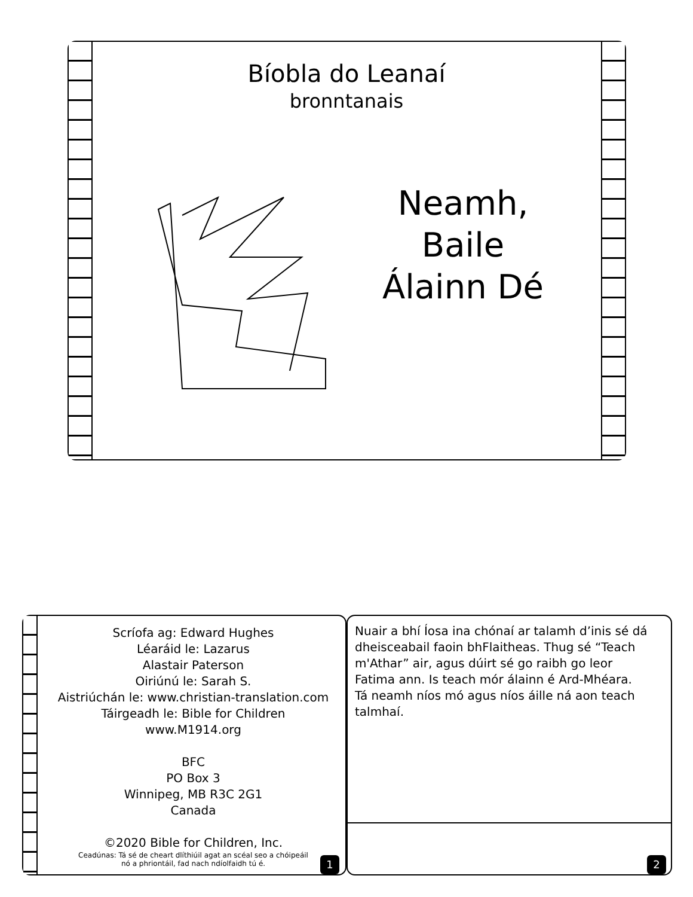Bíobla do Leanaí
bronntanais
Neamh,
Baile
Álainn Dé
Scríofa ag: Edward Hughes
Léaráid le: Lazarus
Alastair Paterson
Oiriúnú le: Sarah S.
Aistriúchán le: www.christian-translation.com
Táirgeadh le: Bible for Children
www.M1914.org
BFC
PO Box 3
Winnipeg, MB R3C 2G1
Canada
©2020 Bible for Children, Inc.
Ceadúnas: Tá sé de cheart dlíthiúil agat an scéal seo a chóipeáil
nó a phriontáil, fad nach ndíolfaidh tú é.
1
Nuair a bhí Íosa ina chónaí ar talamh d’inis sé dá dheisceabail faoin bhFlaitheas. Thug sé “Teach m'Athar” air, agus dúirt sé go raibh go leor Fatima ann. Is teach mór álainn é Ard-Mhéara. Tá neamh níos mó agus níos áille ná aon teach talmhaí.
2